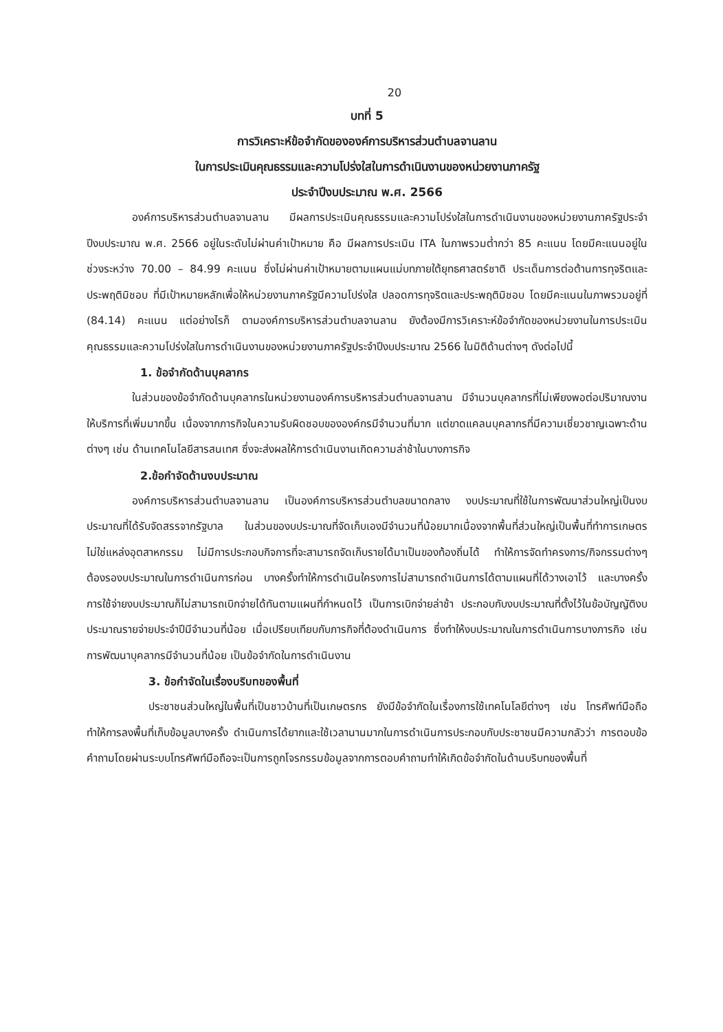20
บทที่ 5
การวิเคราะห์ข้อจำกัดขององค์การบริหารส่วนตำบลจานลาน
ในการประเมินคุณธรรมและความโปร่งใสในการดำเนินงานของหน่วยงานภาครัฐ
ประจำปีงบประมาณ พ.ศ. 2566
องค์การบริหารส่วนตำบลจานลาน มีผลการประเมินคุณธรรมและความโปร่งใสในการดำเนินงานของหน่วยงานภาครัฐประจำปีงบประมาณ พ.ศ. 2566 อยู่ในระดับไม่ผ่านค่าเป้าหมาย คือ มีผลการประเมิน ITA ในภาพรวมต่ำกว่า 85 คะแนน โดยมีคะแนนอยู่ในช่วงระหว่าง 70.00 – 84.99 คะแนน ซึ่งไม่ผ่านค่าเป้าหมายตามแผนแม่บทภายใต้ยุทธศาสตร์ชาติ ประเด็นการต่อต้านการทุจริตและประพฤติมิชอบ ที่มีเป้าหมายหลักเพื่อให้หน่วยงานภาครัฐมีความโปร่งใส ปลอดการทุจริตและประพฤติมิชอบ โดยมีคะแนนในภาพรวมอยู่ที่ (84.14) คะแนน แต่อย่างไรก็ ตามองค์การบริหารส่วนตำบลจานลาน ยังต้องมีการวิเคราะห์ข้อจำกัดของหน่วยงานในการประเมินคุณธรรมและความโปร่งใสในการดำเนินงานของหน่วยงานภาครัฐประจำปีงบประมาณ 2566 ในมิติด้านต่างๆ ดังต่อไปนี้
1. ข้อจำกัดด้านบุคลากร
ในส่วนของข้อจำกัดด้านบุคลากรในหน่วยงานองค์การบริหารส่วนตำบลจานลาน มีจำนวนบุคลากรที่ไม่เพียงพอต่อปริมาณงานให้บริการที่เพิ่มมากขึ้น เนื่องจากภารกิจในความรับผิดชอบขององค์กรมีจำนวนที่มาก แต่ขาดแคลนบุคลากรที่มีความเชี่ยวชาญเฉพาะด้านต่างๆ เช่น ด้านเทคโนโลยีสารสนเทศ ซึ่งจะส่งผลให้การดำเนินงานเกิดความล่าช้าในบางภารกิจ
2.ข้อกำจัดด้านงบประมาณ
องค์การบริหารส่วนตำบลจานลาน เป็นองค์การบริหารส่วนตำบลขนาดกลาง งบประมาณที่ใช้ในการพัฒนาส่วนใหญ่เป็นงบประมาณที่ได้รับจัดสรรจากรัฐบาล ในส่วนของบประมาณที่จัดเก็บเองมีจำนวนที่น้อยมากเนื่องจากพื้นที่ส่วนใหญ่เป็นพื้นที่ทำการเกษตร ไม่ใช่แหล่งอุตสาหกรรม ไม่มีการประกอบกิจการที่จะสามารถจัดเก็บรายได้มาเป็นของท้องถิ่นได้ ทำให้การจัดทำครงการ/กิจกรรมต่างๆ ต้องรองบประมาณในการดำเนินการก่อน บางครั้งทำให้การดำเนินใครงการไม่สามารถดำเนินการได้ตามแผนที่ได้วางเอาไว้ และบางครั้งการใช้จ่ายงบประมาณก็ไม่สามารถเบิกจ่ายได้ทันตามแผนที่กำหนดไว้ เป็นการเบิกจ่ายล่าช้า ประกอบกับงบประมาณที่ตั้งไว้ในข้อบัญญัติงบประมาณรายจ่ายประจำปีมีจำนวนที่น้อย เมื่อเปรียบเทียบกับภารกิจที่ต้องดำเนินการ ซึ่งทำให้งบประมาณในการดำเนินการบางภารกิจ เช่น การพัฒนาบุคลากรมีจำนวนที่น้อย เป็นข้อจำกัดในการดำเนินงาน
3. ข้อกำจัดในเรื่องบริบทของพื้นที่
ประชาชนส่วนใหญ่ในพื้นที่เป็นชาวบ้านที่เป็นเกษตรกร ยังมีข้อจำกัดในเรื่องการใช้เทคโนโลยีต่างๆ เช่น โทรศัพท์มือถือ ทำให้การลงพื้นที่เก็บข้อมูลบางครั้ง ดำเนินการได้ยากและใช้เวลานานมากในการดำเนินการประกอบกับประชาชนมีความกลัวว่า การตอบข้อคำถามโดยผ่านระบบโทรศัพท์มือถือจะเป็นการถูกโจรกรรมข้อมูลจากการตอบคำถามทำให้เกิดข้อจำกัดในด้านบริบทของพื้นที่